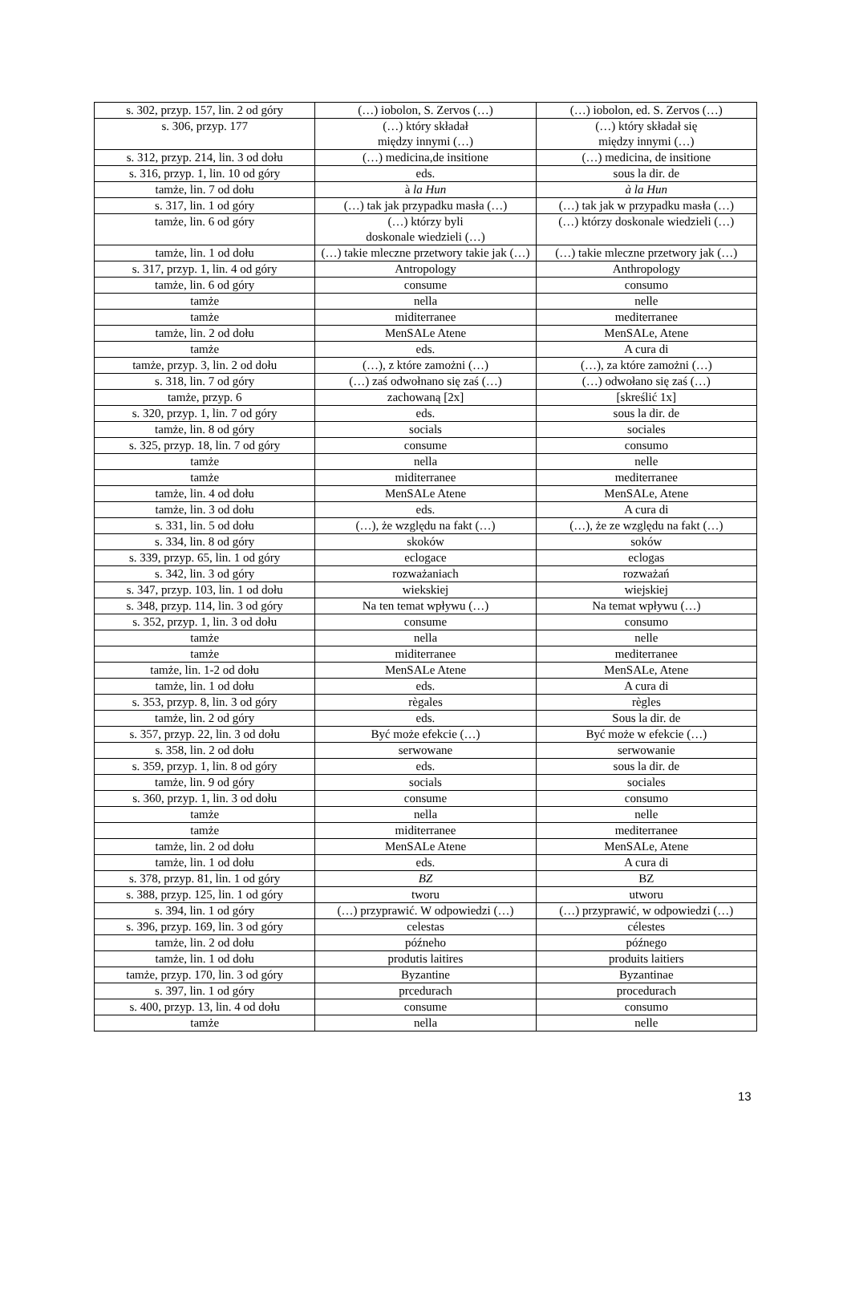| s. 302, przyp. 157, lin. 2 od góry | (…) iobolon, S. Zervos (…) | (…) iobolon, ed. S. Zervos (…) |
| s. 306, przyp. 177 | (…) który składał między innymi (…) | (…) który składał się między innymi (…) |
| s. 312, przyp. 214, lin. 3 od dołu | (…) medicina,de insitione | (…) medicina, de insitione |
| s. 316, przyp. 1, lin. 10 od góry | eds. | sous la dir. de |
| tamże, lin. 7 od dołu | à la Hun | à la Hun |
| s. 317, lin. 1 od góry | (…) tak jak przypadku masła (…) | (…) tak jak w przypadku masła (…) |
| tamże, lin. 6 od góry | (…) którzy byli doskonale wiedzieli (…) | (…) którzy doskonale wiedzieli (…) |
| tamże, lin. 1 od dołu | (…) takie mleczne przetwory takie jak (…) | (…) takie mleczne przetwory jak (…) |
| s. 317, przyp. 1, lin. 4 od góry | Antropology | Anthropology |
| tamże, lin. 6 od góry | consume | consumo |
| tamże | nella | nelle |
| tamże | miditerranee | mediterranee |
| tamże, lin. 2 od dołu | MenSALe Atene | MenSALe, Atene |
| tamże | eds. | A cura di |
| tamże, przyp. 3, lin. 2 od dołu | (…), z które zamożni (…) | (…), za które zamożni (…) |
| s. 318, lin. 7 od góry | (…) zaś odwołnano się zaś (…) | (…) odwołano się zaś (…) |
| tamże, przyp. 6 | zachowaną [2x] | [skreślić 1x] |
| s. 320, przyp. 1, lin. 7 od góry | eds. | sous la dir. de |
| tamże, lin. 8 od góry | socials | sociales |
| s. 325, przyp. 18, lin. 7 od góry | consume | consumo |
| tamże | nella | nelle |
| tamże | miditerranee | mediterranee |
| tamże, lin. 4 od dołu | MenSALe Atene | MenSALe, Atene |
| tamże, lin. 3 od dołu | eds. | A cura di |
| s. 331, lin. 5 od dołu | (…), że względu na fakt (…) | (…), że ze względu na fakt (…) |
| s. 334, lin. 8 od góry | skoków | soków |
| s. 339, przyp. 65, lin. 1 od góry | eclogace | eclogas |
| s. 342, lin. 3 od góry | rozważaniach | rozważań |
| s. 347, przyp. 103, lin. 1 od dołu | wiekskiej | wiejskiej |
| s. 348, przyp. 114, lin. 3 od góry | Na ten temat wpływu (…) | Na temat wpływu (…) |
| s. 352, przyp. 1, lin. 3 od dołu | consume | consumo |
| tamże | nella | nelle |
| tamże | miditerranee | mediterranee |
| tamże, lin. 1-2 od dołu | MenSALe Atene | MenSALe, Atene |
| tamże, lin. 1 od dołu | eds. | A cura di |
| s. 353, przyp. 8, lin. 3 od góry | règales | règles |
| tamże, lin. 2 od góry | eds. | Sous la dir. de |
| s. 357, przyp. 22, lin. 3 od dołu | Być może efekcie (…) | Być może w efekcie (…) |
| s. 358, lin. 2 od dołu | serwowane | serwowanie |
| s. 359, przyp. 1, lin. 8 od góry | eds. | sous la dir. de |
| tamże, lin. 9 od góry | socials | sociales |
| s. 360, przyp. 1, lin. 3 od dołu | consume | consumo |
| tamże | nella | nelle |
| tamże | miditerranee | mediterranee |
| tamże, lin. 2 od dołu | MenSALe Atene | MenSALe, Atene |
| tamże, lin. 1 od dołu | eds. | A cura di |
| s. 378, przyp. 81, lin. 1 od góry | BZ | BZ |
| s. 388, przyp. 125, lin. 1 od góry | tworu | utworu |
| s. 394, lin. 1 od góry | (…) przyprawić. W odpowiedzi (…) | (…) przyprawić, w odpowiedzi (…) |
| s. 396, przyp. 169, lin. 3 od góry | celestas | célestes |
| tamże, lin. 2 od dołu | późneho | późnego |
| tamże, lin. 1 od dołu | produtis laitires | produits laitiers |
| tamże, przyp. 170, lin. 3 od góry | Byzantine | Byzantinae |
| s. 397, lin. 1 od góry | prcedurach | procedurach |
| s. 400, przyp. 13, lin. 4 od dołu | consume | consumo |
| tamże | nella | nelle |
13